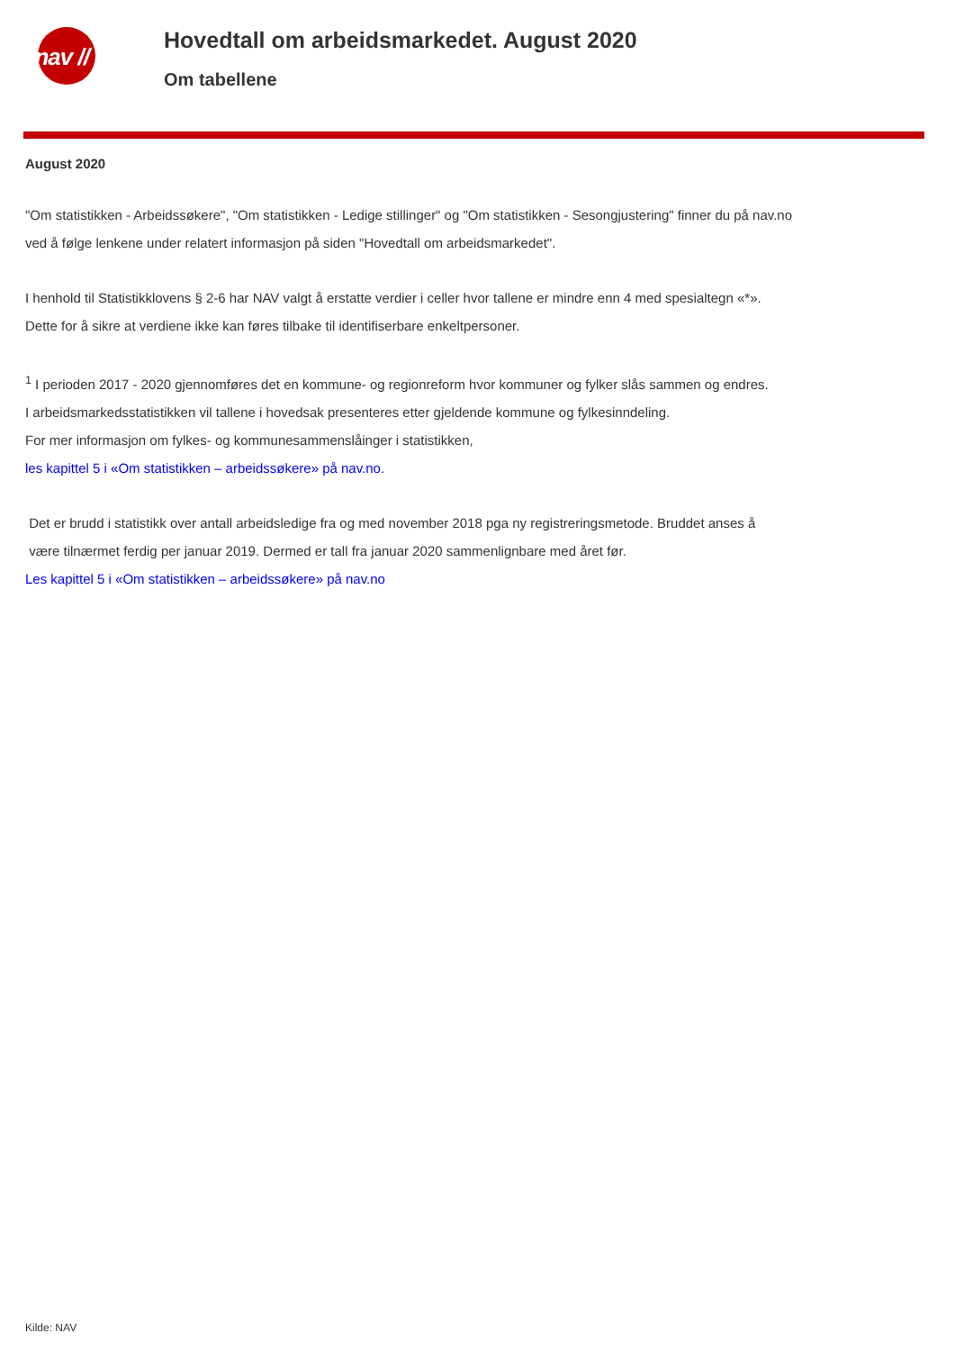/ nav //
Hovedtall om arbeidsmarkedet. August 2020
Om tabellene
August 2020
"Om statistikken - Arbeidssøkere", "Om statistikken - Ledige stillinger" og "Om statistikken - Sesongjustering" finner du på nav.no
ved å følge lenkene under relatert informasjon på siden "Hovedtall om arbeidsmarkedet".
I henhold til Statistikklovens § 2-6 har NAV valgt å erstatte verdier i celler hvor tallene er mindre enn 4 med spesialtegn «*».
Dette for å sikre at verdiene ikke kan føres tilbake til identifiserbare enkeltpersoner.
<sup>1</sup> I perioden 2017 - 2020 gjennomføres det en kommune- og regionreform hvor kommuner og fylker slås sammen og endres.
I arbeidsmarkedsstatistikken vil tallene i hovedsak presenteres etter gjeldende kommune og fylkesinndeling.
For mer informasjon om fylkes- og kommunesammenslåinger i statistikken,
les kapittel 5 i «Om statistikken – arbeidssøkere» på nav.no.
Det er brudd i statistikk over antall arbeidsledige fra og med november 2018 pga ny registreringsmetode. Bruddet anses å
være tilnærmet ferdig per januar 2019. Dermed er tall fra januar 2020 sammenlignbare med året før.
Les kapittel 5 i «Om statistikken – arbeidssøkere» på nav.no
Kilde: NAV